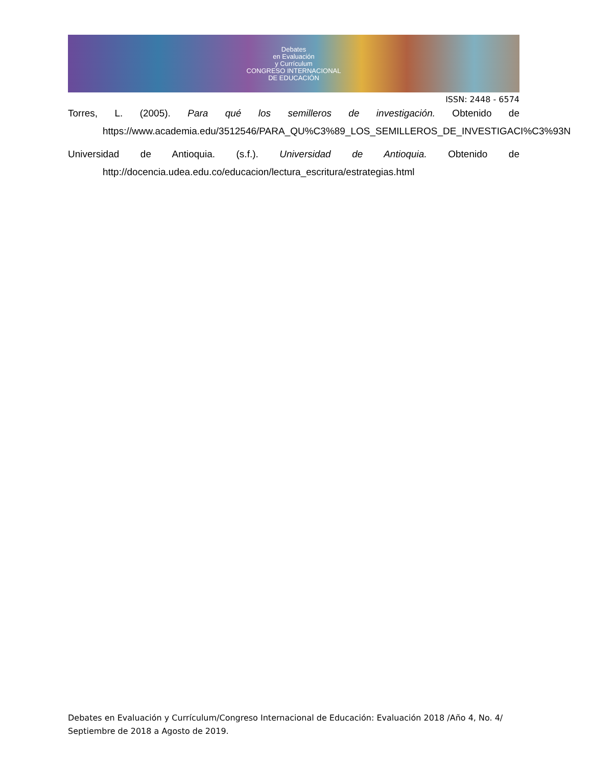Debates
en Evaluación
y Currículum
CONGRESO INTERNACIONAL
DE EDUCACIÓN
ISSN: 2448 - 6574
Torres, L. (2005). Para qué los semilleros de investigación. Obtenido de https://www.academia.edu/3512546/PARA_QU%C3%89_LOS_SEMILLEROS_DE_INVESTIGACI%C3%93N
Universidad de Antioquia. (s.f.). Universidad de Antioquia. Obtenido de http://docencia.udea.edu.co/educacion/lectura_escritura/estrategias.html
Debates en Evaluación y Currículum/Congreso Internacional de Educación: Evaluación 2018 /Año 4, No. 4/ Septiembre de 2018 a Agosto de 2019.